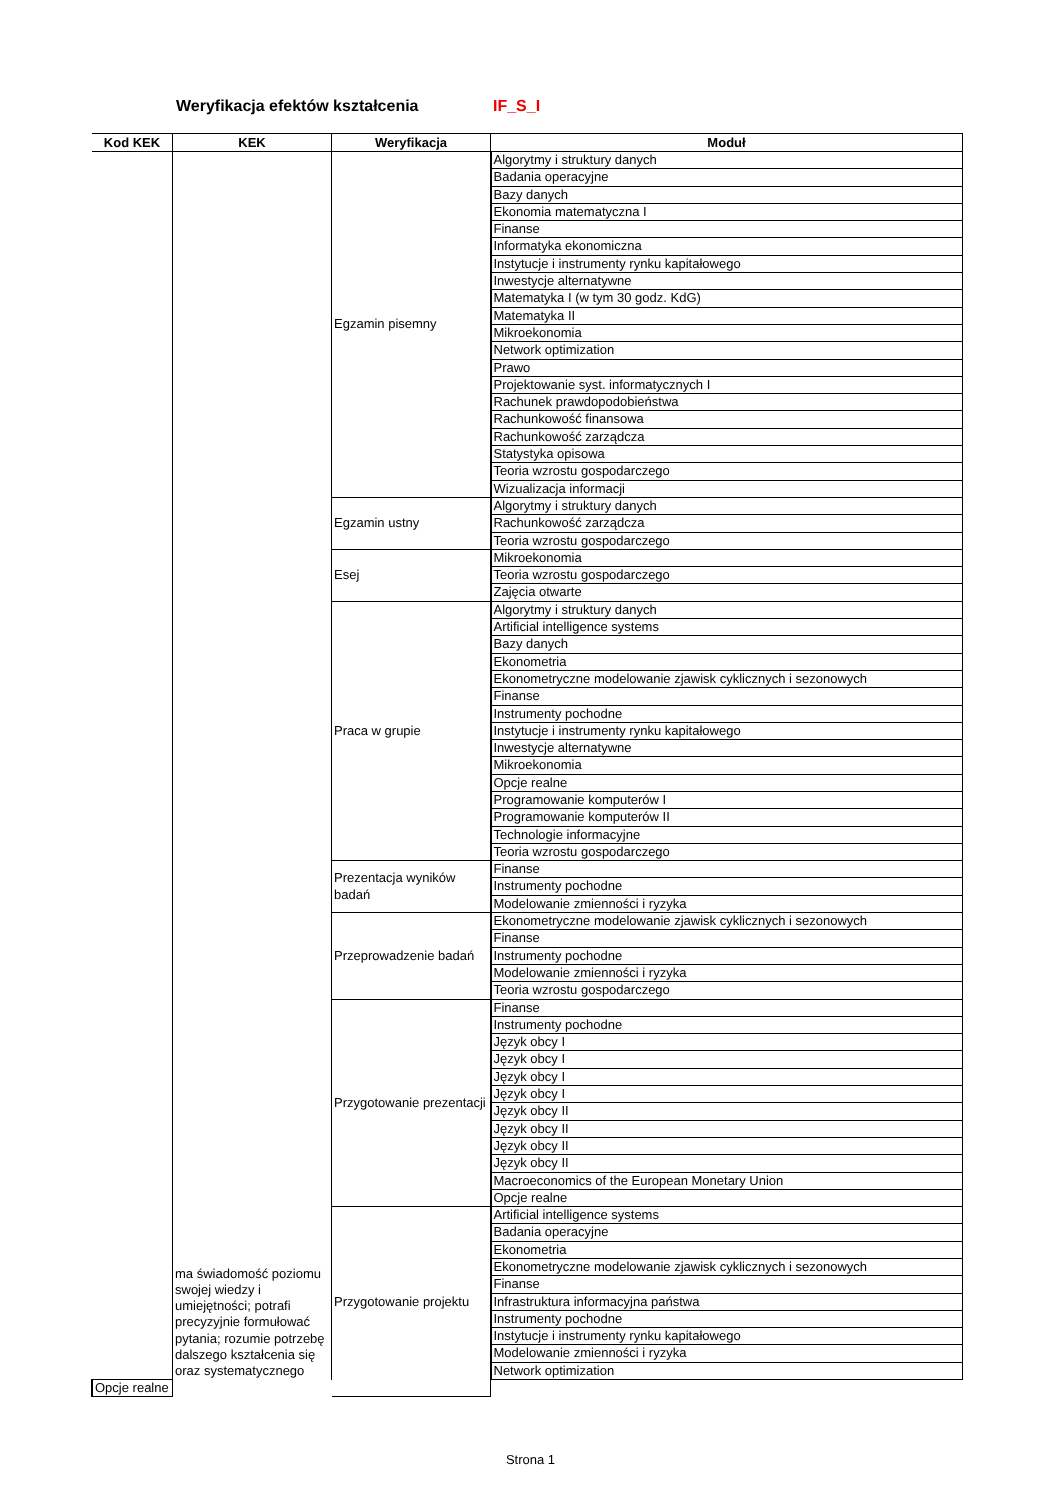Weryfikacja efektów kształcenia
IF_S_I
| Kod KEK | KEK | Weryfikacja | Moduł |
| --- | --- | --- | --- |
| | ma świadomość poziomu swojej wiedzy i umiejętności; potrafi precyzyjnie formułować pytania; rozumie potrzebę dalszego kształcenia się oraz systematycznego | Egzamin pisemny | Algorytmy i struktury danych |
| | | | Badania operacyjne |
| | | | Bazy danych |
| | | | Ekonomia matematyczna I |
| | | | Finanse |
| | | | Informatyka ekonomiczna |
| | | | Instytucje i instrumenty rynku kapitałowego |
| | | | Inwestycje alternatywne |
| | | | Matematyka I (w tym 30 godz. KdG) |
| | | | Matematyka II |
| | | | Mikroekonomia |
| | | | Network optimization |
| | | | Prawo |
| | | | Projektowanie syst. informatycznych I |
| | | | Rachunek prawdopodobieństwa |
| | | | Rachunkowość finansowa |
| | | | Rachunkowość zarządcza |
| | | | Statystyka opisowa |
| | | | Teoria wzrostu gospodarczego |
| | | | Wizualizacja informacji |
| | | Egzamin ustny | Algorytmy i struktury danych |
| | | | Rachunkowość zarządcza |
| | | | Teoria wzrostu gospodarczego |
| | | Esej | Mikroekonomia |
| | | | Teoria wzrostu gospodarczego |
| | | | Zajęcia otwarte |
| | | Praca w grupie | Algorytmy i struktury danych |
| | | | Artificial intelligence systems |
| | | | Bazy danych |
| | | | Ekonometria |
| | | | Ekonometryczne modelowanie zjawisk cyklicznych i sezonowych |
| | | | Finanse |
| | | | Instrumenty pochodne |
| | | | Instytucje i instrumenty rynku kapitałowego |
| | | | Inwestycje alternatywne |
| | | | Mikroekonomia |
| | | | Opcje realne |
| | | | Programowanie komputerów I |
| | | | Programowanie komputerów II |
| | | | Technologie informacyjne |
| | | | Teoria wzrostu gospodarczego |
| | | Prezentacja wyników badań | Finanse |
| | | | Instrumenty pochodne |
| | | | Modelowanie zmienności i ryzyka |
| | | Przeprowadzenie badań | Ekonometryczne modelowanie zjawisk cyklicznych i sezonowych |
| | | | Finanse |
| | | | Instrumenty pochodne |
| | | | Modelowanie zmienności i ryzyka |
| | | | Teoria wzrostu gospodarczego |
| | | Przygotowanie prezentacji | Finanse |
| | | | Instrumenty pochodne |
| | | | Język obcy I |
| | | | Język obcy I |
| | | | Język obcy I |
| | | | Język obcy I |
| | | | Język obcy II |
| | | | Język obcy II |
| | | | Język obcy II |
| | | | Język obcy II |
| | | | Macroeconomics of the European Monetary Union |
| | | | Opcje realne |
| | | Przygotowanie projektu | Artificial intelligence systems |
| | | | Badania operacyjne |
| | | | Ekonometria |
| | | | Ekonometryczne modelowanie zjawisk cyklicznych i sezonowych |
| | | | Finanse |
| | | | Infrastruktura informacyjna państwa |
| | | | Instrumenty pochodne |
| | | | Instytucje i instrumenty rynku kapitałowego |
| | | | Modelowanie zmienności i ryzyka |
| | | | Network optimization |
| Opcje realne | | | |
Strona 1